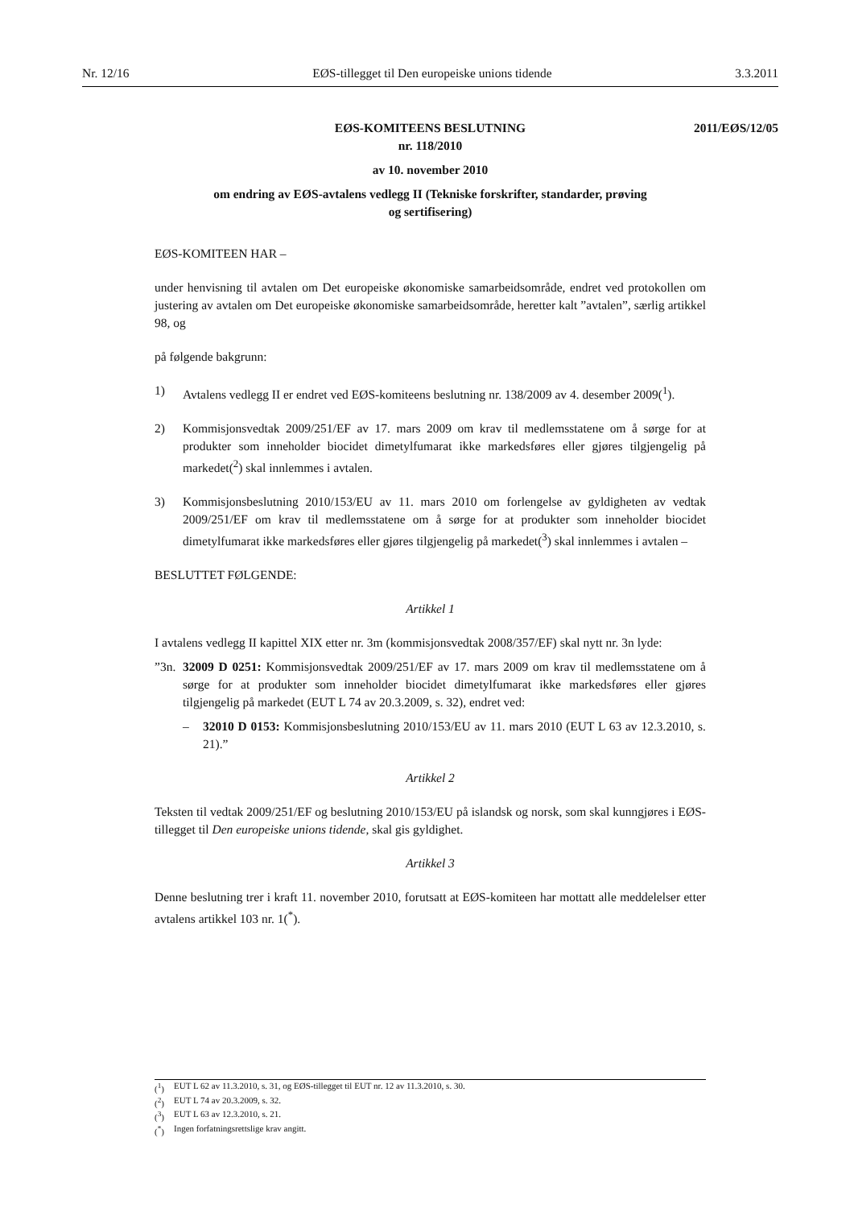Nr. 12/16 EØS-tillegget til Den europeiske unions tidende 3.3.2011
2011/EØS/12/05
EØS-KOMITEENS BESLUTNING
nr. 118/2010
av 10. november 2010
om endring av EØS-avtalens vedlegg II (Tekniske forskrifter, standarder, prøving
og sertifisering)
EØS-KOMITEEN HAR –
under henvisning til avtalen om Det europeiske økonomiske samarbeidsområde, endret ved protokollen om justering av avtalen om Det europeiske økonomiske samarbeidsområde, heretter kalt ”avtalen”, særlig artikkel 98, og
på følgende bakgrunn:
1) Avtalens vedlegg II er endret ved EØS-komiteens beslutning nr. 138/2009 av 4. desember 2009(<sup>1</sup>).
2) Kommisjonsvedtak 2009/251/EF av 17. mars 2009 om krav til medlemsstatene om å sørge for at produkter som inneholder biocidet dimetylfumarat ikke markedsføres eller gjøres tilgjengelig på markedet(<sup>2</sup>) skal innlemmes i avtalen.
3) Kommisjonsbeslutning 2010/153/EU av 11. mars 2010 om forlengelse av gyldigheten av vedtak 2009/251/EF om krav til medlemsstatene om å sørge for at produkter som inneholder biocidet dimetylfumarat ikke markedsføres eller gjøres tilgjengelig på markedet(<sup>3</sup>) skal innlemmes i avtalen –
BESLUTTET FØLGENDE:
Artikkel 1
I avtalens vedlegg II kapittel XIX etter nr. 3m (kommisjonsvedtak 2008/357/EF) skal nytt nr. 3n lyde:
”3n. 32009 D 0251: Kommisjonsvedtak 2009/251/EF av 17. mars 2009 om krav til medlemsstatene om å sørge for at produkter som inneholder biocidet dimetylfumarat ikke markedsføres eller gjøres tilgjengelig på markedet (EUT L 74 av 20.3.2009, s. 32), endret ved:
– 32010 D 0153: Kommisjonsbeslutning 2010/153/EU av 11. mars 2010 (EUT L 63 av 12.3.2010, s. 21).”
Artikkel 2
Teksten til vedtak 2009/251/EF og beslutning 2010/153/EU på islandsk og norsk, som skal kunngjøres i EØS-tillegget til Den europeiske unions tidende, skal gis gyldighet.
Artikkel 3
Denne beslutning trer i kraft 11. november 2010, forutsatt at EØS-komiteen har mottatt alle meddelelser etter avtalens artikkel 103 nr. 1(<sup>*</sup>).
(<sup>1</sup>) EUT L 62 av 11.3.2010, s. 31, og EØS-tillegget til EUT nr. 12 av 11.3.2010, s. 30.
(<sup>2</sup>) EUT L 74 av 20.3.2009, s. 32.
(<sup>3</sup>) EUT L 63 av 12.3.2010, s. 21.
(<sup>*</sup>) Ingen forfatningsrettslige krav angitt.